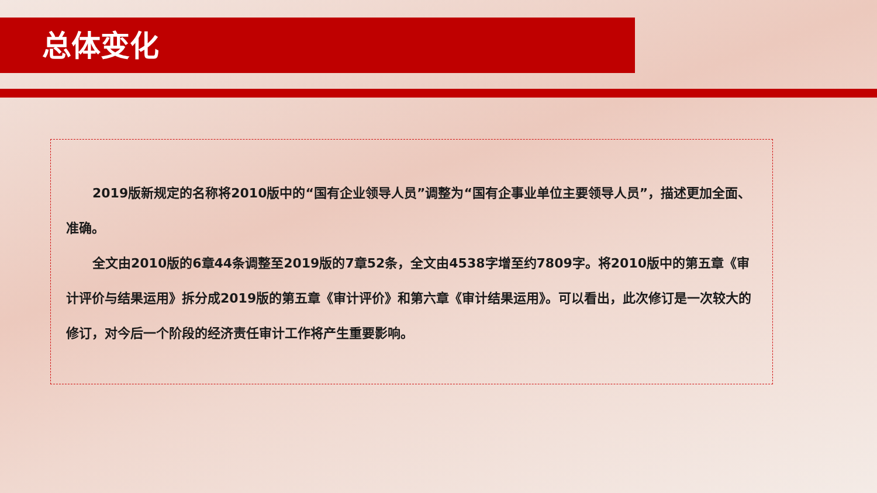总体变化
2019版新规定的名称将2010版中的“国有企业领导人员”调整为“国有企事业单位主要领导人员”，描述更加全面、准确。
全文由2010版的6章44条调整至2019版的7章52条，全文由4538字增至约7809字。将2010版中的第五章《审计评价与结果运用》拆分成2019版的第五章《审计评价》和第六章《审计结果运用》。可以看出，此次修订是一次较大的修订，对今后一个阶段的经济责任审计工作将产生重要影响。